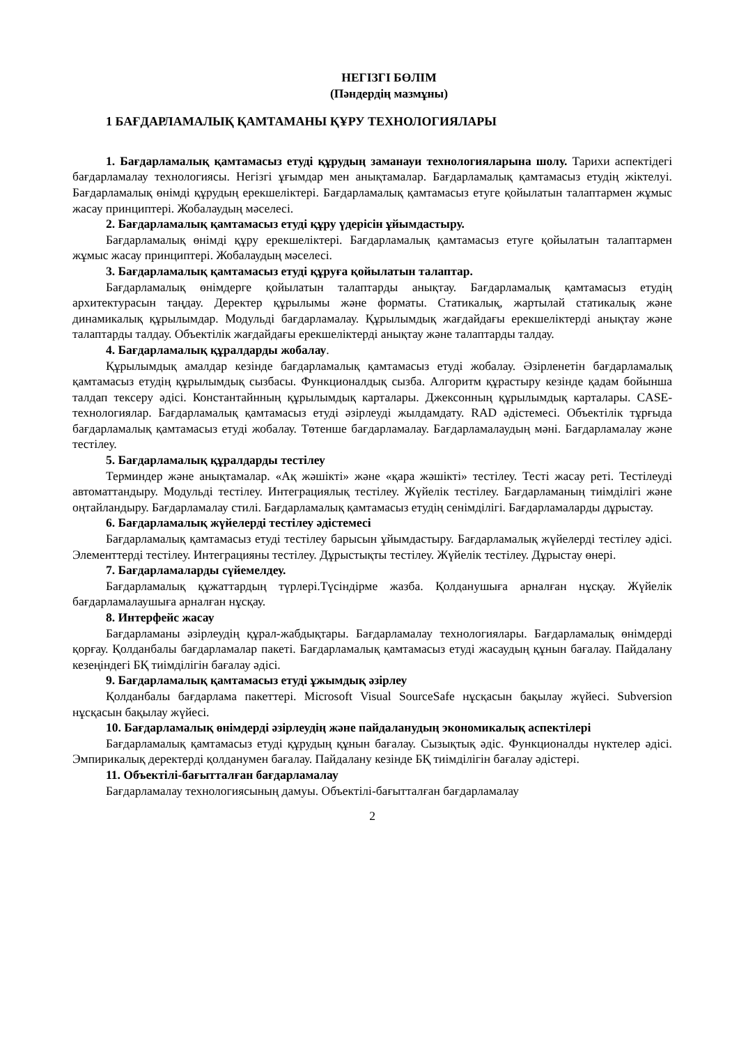НЕГІЗГІ БӨЛІМ
(Пәндердің мазмұны)
1 БАҒДАРЛАМАЛЫҚ ҚАМТАМАНЫ ҚҰРУ ТЕХНОЛОГИЯЛАРЫ
1. Бағдарламалық қамтамасыз етуді құрудың заманауи технологияларына шолу. Тарихи аспектідегі бағдарламалау технологиясы. Негізгі ұғымдар мен анықтамалар. Бағдарламалық қамтамасыз етудің жіктелуі. Бағдарламалық өнімді құрудың ерекшеліктері. Бағдарламалық қамтамасыз етуге қойылатын талаптармен жұмыс жасау принциптері. Жобалаудың мәселесі.
2. Бағдарламалық қамтамасыз етуді құру үдерісін ұйымдастыру.
Бағдарламалық өнімді құру ерекшеліктері. Бағдарламалық қамтамасыз етуге қойылатын талаптармен жұмыс жасау принциптері. Жобалаудың мәселесі.
3. Бағдарламалық қамтамасыз етуді құруға қойылатын талаптар.
Бағдарламалық өнімдерге қойылатын талаптарды анықтау. Бағдарламалық қамтамасыз етудің архитектурасын таңдау. Деректер құрылымы және форматы. Статикалық, жартылай статикалық және динамикалық құрылымдар. Модульді бағдарламалау. Құрылымдық жағдайдағы ерекшеліктерді анықтау және талаптарды талдау. Объектілік жағдайдағы ерекшеліктерді анықтау және талаптарды талдау.
4. Бағдарламалық құралдарды жобалау.
Құрылымдық амалдар кезінде бағдарламалық қамтамасыз етуді жобалау. Әзірленетін бағдарламалық қамтамасыз етудің құрылымдық сызбасы. Функционалдық сызба. Алгоритм құрастыру кезінде қадам бойынша талдап тексеру әдісі. Константайнның құрылымдық карталары. Джексонның құрылымдық карталары. CASE-технологиялар. Бағдарламалық қамтамасыз етуді әзірлеуді жылдамдату. RAD әдістемесі. Объектілік тұрғыда бағдарламалық қамтамасыз етуді жобалау. Төтенше бағдарламалау. Бағдарламалаудың мәні. Бағдарламалау және тестілеу.
5. Бағдарламалық құралдарды тестілеу
Терминдер және анықтамалар. «Ақ жәшікті» және «қара жәшікті» тестілеу. Тесті жасау реті. Тестілеуді автоматтандыру. Модульді тестілеу. Интеграциялық тестілеу. Жүйелік тестілеу. Бағдарламаның тиімділігі және оңтайландыру. Бағдарламалау стилі. Бағдарламалық қамтамасыз етудің сенімділігі. Бағдарламаларды дұрыстау.
6. Бағдарламалық жүйелерді тестілеу әдістемесі
Бағдарламалық қамтамасыз етуді тестілеу барысын ұйымдастыру. Бағдарламалық жүйелерді тестілеу әдісі. Элементтерді тестілеу. Интеграцияны тестілеу. Дұрыстықты тестілеу. Жүйелік тестілеу. Дұрыстау өнері.
7. Бағдарламаларды сүйемелдеу.
Бағдарламалық құжаттардың түрлері.Түсіндірме жазба. Қолданушыға арналған нұсқау. Жүйелік бағдарламалаушыға арналған нұсқау.
8. Интерфейс жасау
Бағдарламаны әзірлеудің құрал-жабдықтары. Бағдарламалау технологиялары. Бағдарламалық өнімдерді қорғау. Қолданбалы бағдарламалар пакеті. Бағдарламалық қамтамасыз етуді жасаудың құнын бағалау. Пайдалану кезеңіндегі БҚ тиімділігін бағалау әдісі.
9. Бағдарламалық қамтамасыз етуді ұжымдық әзірлеу
Қолданбалы бағдарлама пакеттері. Microsoft Visual SourceSafe нұсқасын бақылау жүйесі. Subversion нұсқасын бақылау жүйесі.
10. Бағдарламалық өнімдерді әзірлеудің және пайдаланудың экономикалық аспектілері
Бағдарламалық қамтамасыз етуді құрудың құнын бағалау. Сызықтық әдіс. Функционалды нүктелер әдісі. Эмпирикалық деректерді қолданумен бағалау. Пайдалану кезінде БҚ тиімділігін бағалау әдістері.
11. Объектілі-бағытталған бағдарламалау
Бағдарламалау технологиясының дамуы. Объектілі-бағытталған бағдарламалау
2